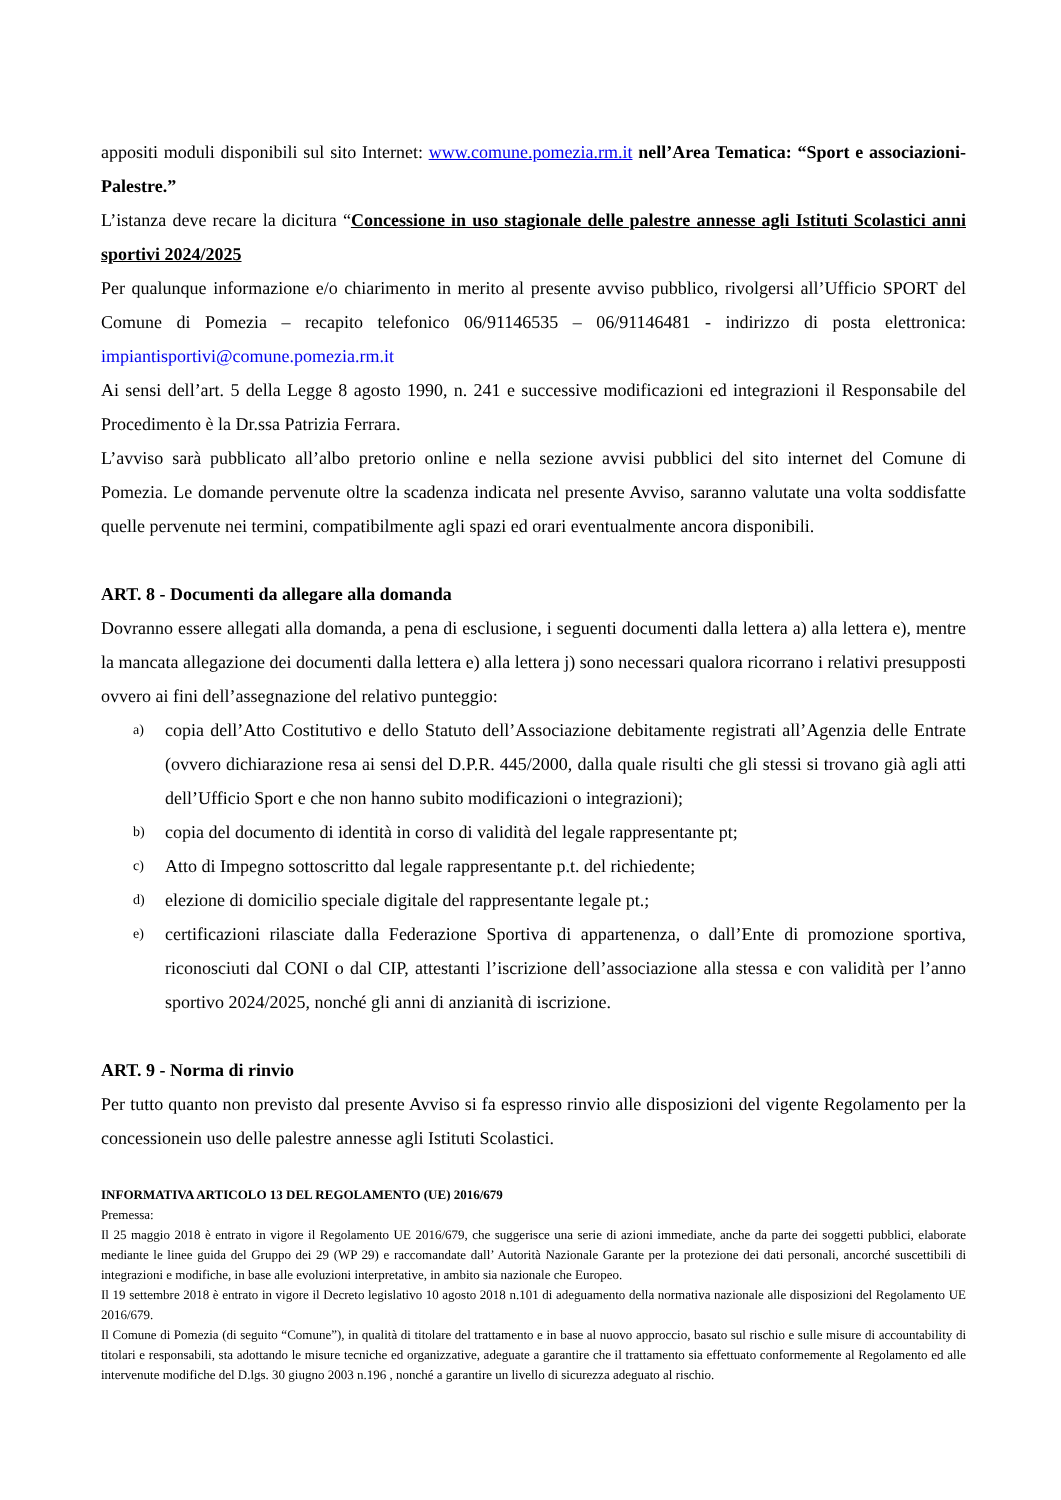appositi moduli disponibili sul sito Internet: www.comune.pomezia.rm.it nell’Area Tematica: “Sport e associazioni-Palestre.”
L’istanza deve recare la dicitura “Concessione in uso stagionale delle palestre annesse agli Istituti Scolastici anni sportivi 2024/2025
Per qualunque informazione e/o chiarimento in merito al presente avviso pubblico, rivolgersi all’Ufficio SPORT del Comune di Pomezia – recapito telefonico 06/91146535 – 06/91146481 - indirizzo di posta elettronica: impiantisportivi@comune.pomezia.rm.it
Ai sensi dell’art. 5 della Legge 8 agosto 1990, n. 241 e successive modificazioni ed integrazioni il Responsabile del Procedimento è la Dr.ssa Patrizia Ferrara.
L’avviso sarà pubblicato all’albo pretorio online e nella sezione avvisi pubblici del sito internet del Comune di Pomezia. Le domande pervenute oltre la scadenza indicata nel presente Avviso, saranno valutate una volta soddisfatte quelle pervenute nei termini, compatibilmente agli spazi ed orari eventualmente ancora disponibili.
ART. 8 - Documenti da allegare alla domanda
Dovranno essere allegati alla domanda, a pena di esclusione, i seguenti documenti dalla lettera a) alla lettera e), mentre la mancata allegazione dei documenti dalla lettera e) alla lettera j) sono necessari qualora ricorrano i relativi presupposti ovvero ai fini dell’assegnazione del relativo punteggio:
a) copia dell’Atto Costitutivo e dello Statuto dell’Associazione debitamente registrati all’Agenzia delle Entrate (ovvero dichiarazione resa ai sensi del D.P.R. 445/2000, dalla quale risulti che gli stessi si trovano già agli atti dell’Ufficio Sport e che non hanno subito modificazioni o integrazioni);
b) copia del documento di identità in corso di validità del legale rappresentante pt;
c) Atto di Impegno sottoscritto dal legale rappresentante p.t. del richiedente;
d) elezione di domicilio speciale digitale del rappresentante legale pt.;
e) certificazioni rilasciate dalla Federazione Sportiva di appartenenza, o dall’Ente di promozione sportiva, riconosciuti dal CONI o dal CIP, attestanti l’iscrizione dell’associazione alla stessa e con validità per l’anno sportivo 2024/2025, nonché gli anni di anzianità di iscrizione.
ART. 9 - Norma di rinvio
Per tutto quanto non previsto dal presente Avviso si fa espresso rinvio alle disposizioni del vigente Regolamento per la concessionein uso delle palestre annesse agli Istituti Scolastici.
INFORMATIVA ARTICOLO 13 DEL REGOLAMENTO (UE) 2016/679
Premessa:
Il 25 maggio 2018 è entrato in vigore il Regolamento UE 2016/679, che suggerisce una serie di azioni immediate, anche da parte dei soggetti pubblici, elaborate mediante le linee guida del Gruppo dei 29 (WP 29) e raccomandate dall’ Autorità Nazionale Garante per la protezione dei dati personali, ancorché suscettibili di integrazioni e modifiche, in base alle evoluzioni interpretative, in ambito sia nazionale che Europeo.
Il 19 settembre 2018 è entrato in vigore il Decreto legislativo 10 agosto 2018 n.101 di adeguamento della normativa nazionale alle disposizioni del Regolamento UE 2016/679.
Il Comune di Pomezia (di seguito “Comune”), in qualità di titolare del trattamento e in base al nuovo approccio, basato sul rischio e sulle misure di accountability di titolari e responsabili, sta adottando le misure tecniche ed organizzative, adeguate a garantire che il trattamento sia effettuato conformemente al Regolamento ed alle intervenute modifiche del D.lgs. 30 giugno 2003 n.196 , nonché a garantire un livello di sicurezza adeguato al rischio.